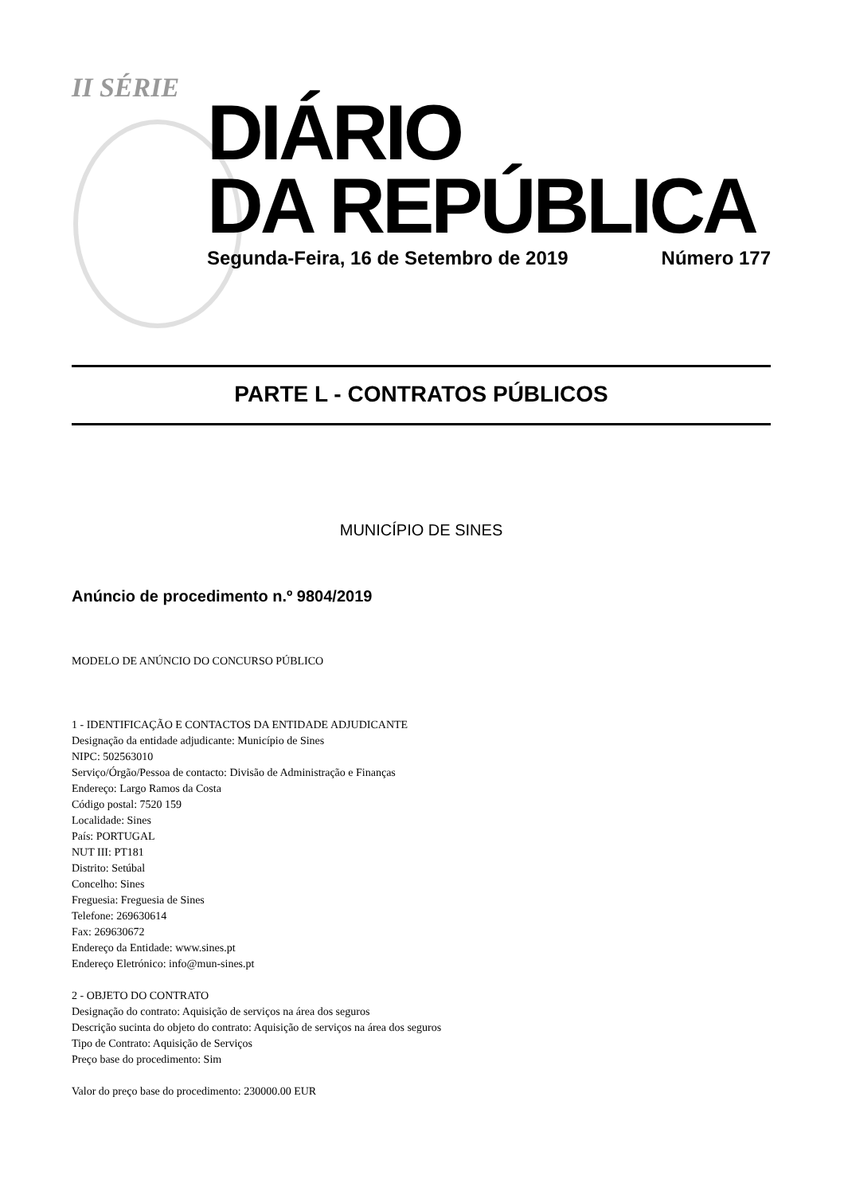II SÉRIE
DIÁRIO
DA REPÚBLICA
Segunda-Feira, 16 de Setembro de 2019 Número 177
PARTE L - CONTRATOS PÚBLICOS
MUNICÍPIO DE SINES
Anúncio de procedimento n.º 9804/2019
MODELO DE ANÚNCIO DO CONCURSO PÚBLICO
1 - IDENTIFICAÇÃO E CONTACTOS DA ENTIDADE ADJUDICANTE
Designação da entidade adjudicante: Município de Sines
NIPC: 502563010
Serviço/Órgão/Pessoa de contacto: Divisão de Administração e Finanças
Endereço: Largo Ramos da Costa
Código postal: 7520 159
Localidade: Sines
País: PORTUGAL
NUT III: PT181
Distrito: Setúbal
Concelho: Sines
Freguesia: Freguesia de Sines
Telefone: 269630614
Fax: 269630672
Endereço da Entidade: www.sines.pt
Endereço Eletrónico: info@mun-sines.pt
2 - OBJETO DO CONTRATO
Designação do contrato: Aquisição de serviços na área dos seguros
Descrição sucinta do objeto do contrato: Aquisição de serviços na área dos seguros
Tipo de Contrato: Aquisição de Serviços
Preço base do procedimento: Sim
Valor do preço base do procedimento: 230000.00 EUR